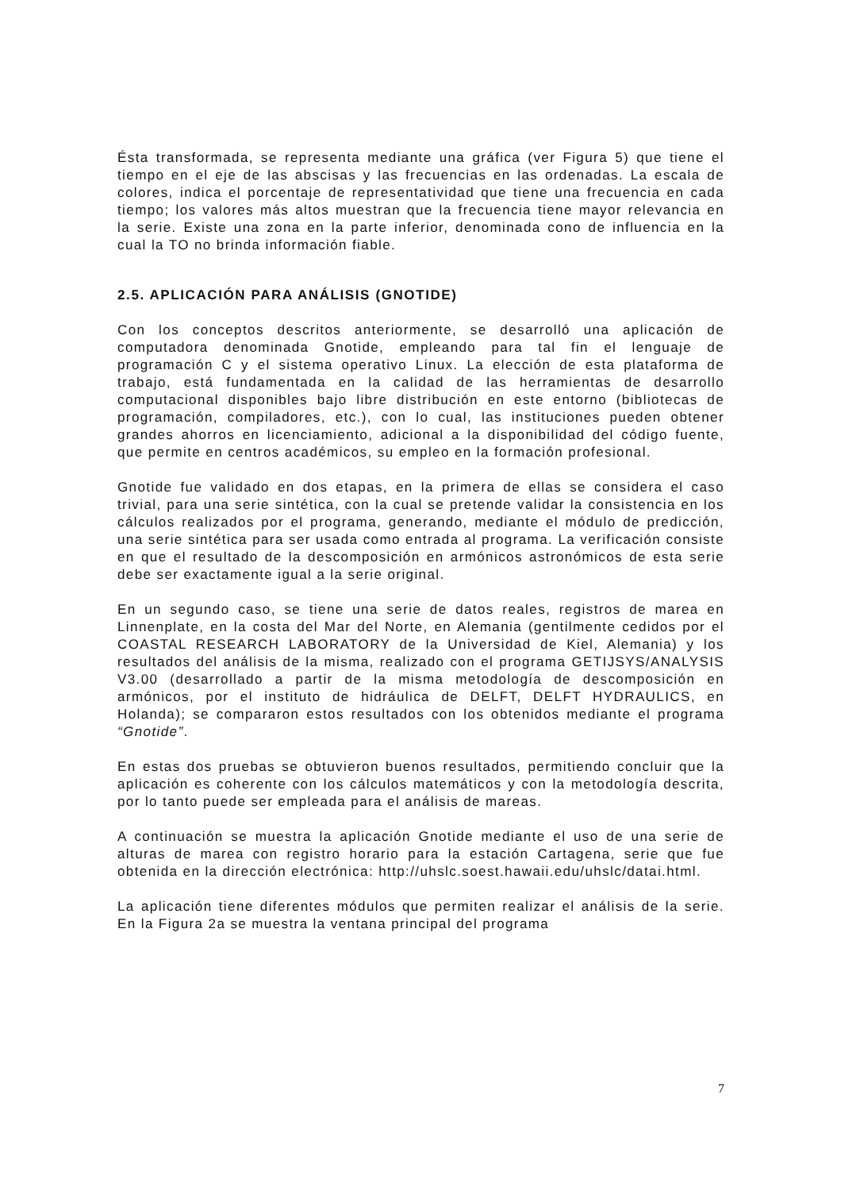Ésta transformada, se representa mediante una gráfica (ver Figura 5) que tiene el tiempo en el eje de las abscisas y las frecuencias en las ordenadas. La escala de colores, indica el porcentaje de representatividad que tiene una frecuencia en cada tiempo; los valores más altos muestran que la frecuencia tiene mayor relevancia en la serie. Existe una zona en la parte inferior, denominada cono de influencia en la cual la TO no brinda información fiable.
2.5. APLICACIÓN PARA ANÁLISIS (GNOTIDE)
Con los conceptos descritos anteriormente, se desarrolló una aplicación de computadora denominada Gnotide, empleando para tal fin el lenguaje de programación C y el sistema operativo Linux. La elección de esta plataforma de trabajo, está fundamentada en la calidad de las herramientas de desarrollo computacional disponibles bajo libre distribución en este entorno (bibliotecas de programación, compiladores, etc.), con lo cual, las instituciones pueden obtener grandes ahorros en licenciamiento, adicional a la disponibilidad del código fuente, que permite en centros académicos, su empleo en la formación profesional.
Gnotide fue validado en dos etapas, en la primera de ellas se considera el caso trivial, para una serie sintética, con la cual se pretende validar la consistencia en los cálculos realizados por el programa, generando, mediante el módulo de predicción, una serie sintética para ser usada como entrada al programa. La verificación consiste en que el resultado de la descomposición en armónicos astronómicos de esta serie debe ser exactamente igual a la serie original.
En un segundo caso, se tiene una serie de datos reales, registros de marea en Linnenplate, en la costa del Mar del Norte, en Alemania (gentilmente cedidos por el COASTAL RESEARCH LABORATORY de la Universidad de Kiel, Alemania) y los resultados del análisis de la misma, realizado con el programa GETIJSYS/ANALYSIS V3.00 (desarrollado a partir de la misma metodología de descomposición en armónicos, por el instituto de hidráulica de DELFT, DELFT HYDRAULICS, en Holanda); se compararon estos resultados con los obtenidos mediante el programa “Gnotide”.
En estas dos pruebas se obtuvieron buenos resultados, permitiendo concluir que la aplicación es coherente con los cálculos matemáticos y con la metodología descrita, por lo tanto puede ser empleada para el análisis de mareas.
A continuación se muestra la aplicación Gnotide mediante el uso de una serie de alturas de marea con registro horario para la estación Cartagena, serie que fue obtenida en la dirección electrónica: http://uhslc.soest.hawaii.edu/uhslc/datai.html.
La aplicación tiene diferentes módulos que permiten realizar el análisis de la serie. En la Figura 2a se muestra la ventana principal del programa
7